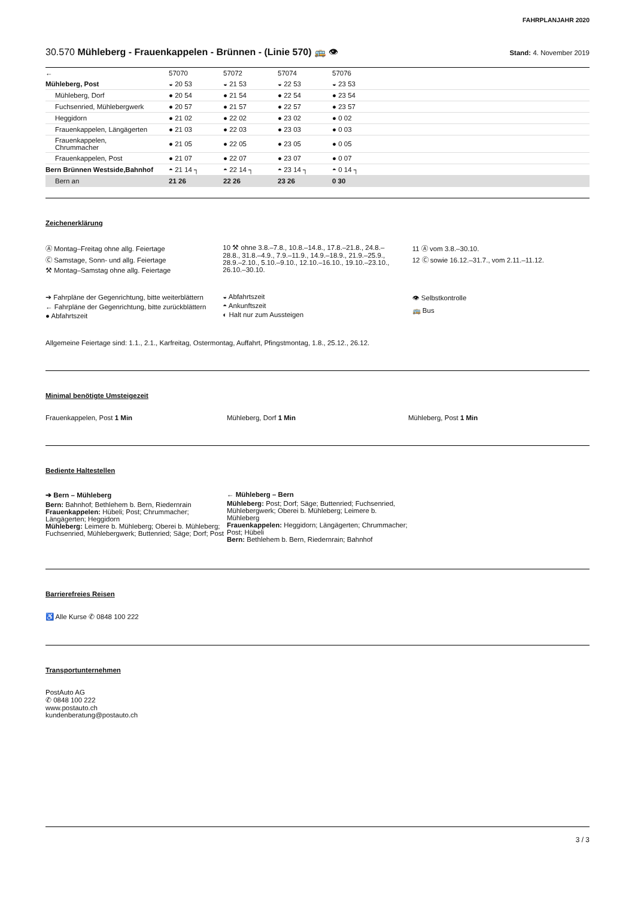FAHRPLANJAHR 2020
30.570 Mühleberg - Frauenkappelen - Brünnen - (Linie 570) 🚌 👁
Stand: 4. November 2019
| ← | 57070 | 57072 | 57074 | 57076 | |
| Mühleberg, Post | ◒ 20 53 | ◒ 21 53 | ◒ 22 53 | ◒ 23 53 | |
| Mühleberg, Dorf | ● 20 54 | ● 21 54 | ● 22 54 | ● 23 54 | |
| Fuchsenried, Mühlebergwerk | ● 20 57 | ● 21 57 | ● 22 57 | ● 23 57 | |
| Heggidorn | ● 21 02 | ● 22 02 | ● 23 02 | ● 0 02 | |
| Frauenkappelen, Längägerten | ● 21 03 | ● 22 03 | ● 23 03 | ● 0 03 | |
| Frauenkappelen, Chrummacher | ● 21 05 | ● 22 05 | ● 23 05 | ● 0 05 | |
| Frauenkappelen, Post | ● 21 07 | ● 22 07 | ● 23 07 | ● 0 07 | |
| Bern Brünnen Westside,Bahnhof | ◓ 21 14 ┐ | ◓ 22 14 ┐ | ◓ 23 14 ┐ | ◓ 0 14 ┐ | |
| Bern an | 21 26 | 22 26 | 23 26 | 0 30 | |
Zeichenerklärung
Ⓐ Montag–Freitag ohne allg. Feiertage
Ⓒ Samstage, Sonn- und allg. Feiertage
⚒ Montag–Samstag ohne allg. Feiertage
10 ⚒ ohne 3.8.–7.8., 10.8.–14.8., 17.8.–21.8., 24.8.–28.8., 31.8.–4.9., 7.9.–11.9., 14.9.–18.9., 21.9.–25.9., 28.9.–2.10., 5.10.–9.10., 12.10.–16.10., 19.10.–23.10., 26.10.–30.10.
11 Ⓐ vom 3.8.–30.10.
12 Ⓒ sowie 16.12.–31.7., vom 2.11.–11.12.
➔ Fahrpläne der Gegenrichtung, bitte weiterblättern
← Fahrpläne der Gegenrichtung, bitte zurückblättern
● Abfahrtszeit
◒ Abfahrtszeit
◓ Ankunftszeit
◐ Halt nur zum Aussteigen
👁 Selbstkontrolle
🚌 Bus
Allgemeine Feiertage sind: 1.1., 2.1., Karfreitag, Ostermontag, Auffahrt, Pfingstmontag, 1.8., 25.12., 26.12.
Minimal benötigte Umsteigezeit
Frauenkappelen, Post 1 Min Mühleberg, Dorf 1 Min Mühleberg, Post 1 Min
Bediente Haltestellen
➔ Bern – Mühleberg
Bern: Bahnhof; Bethlehem b. Bern, Riedernrain
Frauenkappelen: Hübeli; Post; Chrummacher; Längägerten; Heggidorn
Mühleberg: Leimere b. Mühleberg; Oberei b. Mühleberg; Fuchsenried, Mühlebergwerk; Buttenried; Säge; Dorf; Post
← Mühleberg – Bern
Mühleberg: Post; Dorf; Säge; Buttenried; Fuchsenried, Mühlebergwerk; Oberei b. Mühleberg; Leimere b. Mühleberg
Frauenkappelen: Heggidorn; Längägerten; Chrummacher; Post; Hübeli
Bern: Bethlehem b. Bern, Riedernrain; Bahnhof
Barrierefreies Reisen
♿ Alle Kurse ✆ 0848 100 222
Transportunternehmen
PostAuto AG
✆ 0848 100 222
www.postauto.ch
kundenberatung@postauto.ch
3 / 3